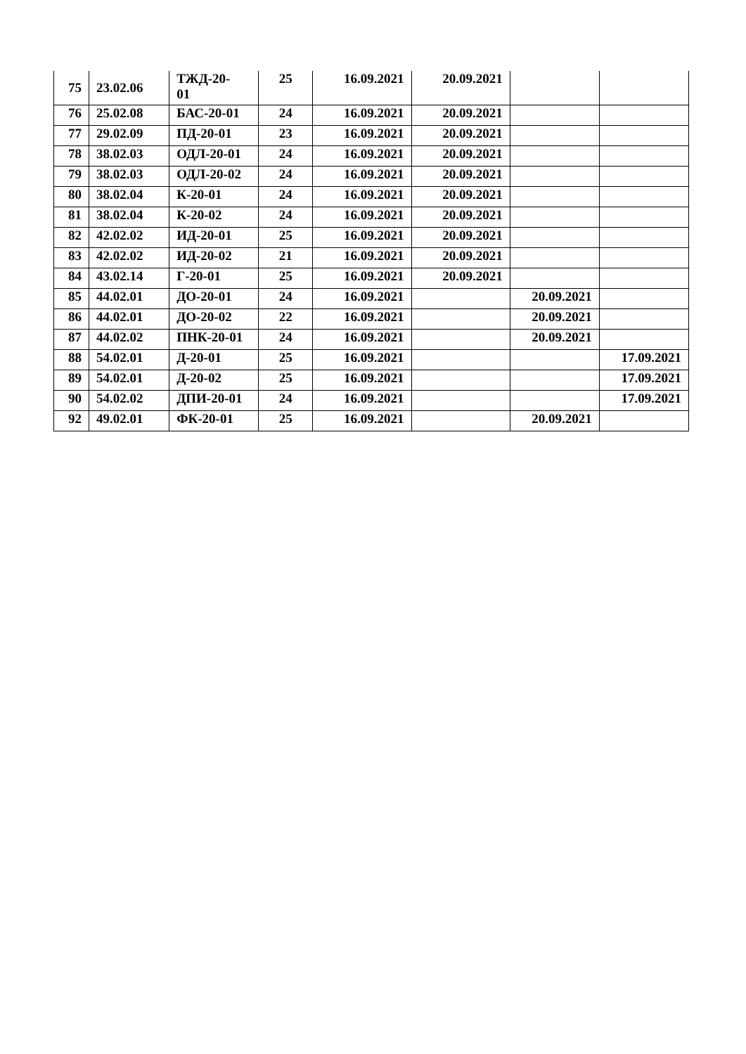| 75 | 23.02.06 | ТЖД-20- 01 | 25 | 16.09.2021 | 20.09.2021 | | |
| 76 | 25.02.08 | БАС-20-01 | 24 | 16.09.2021 | 20.09.2021 | | |
| 77 | 29.02.09 | ПД-20-01 | 23 | 16.09.2021 | 20.09.2021 | | |
| 78 | 38.02.03 | ОДЛ-20-01 | 24 | 16.09.2021 | 20.09.2021 | | |
| 79 | 38.02.03 | ОДЛ-20-02 | 24 | 16.09.2021 | 20.09.2021 | | |
| 80 | 38.02.04 | К-20-01 | 24 | 16.09.2021 | 20.09.2021 | | |
| 81 | 38.02.04 | К-20-02 | 24 | 16.09.2021 | 20.09.2021 | | |
| 82 | 42.02.02 | ИД-20-01 | 25 | 16.09.2021 | 20.09.2021 | | |
| 83 | 42.02.02 | ИД-20-02 | 21 | 16.09.2021 | 20.09.2021 | | |
| 84 | 43.02.14 | Г-20-01 | 25 | 16.09.2021 | 20.09.2021 | | |
| 85 | 44.02.01 | ДО-20-01 | 24 | 16.09.2021 | | 20.09.2021 | |
| 86 | 44.02.01 | ДО-20-02 | 22 | 16.09.2021 | | 20.09.2021 | |
| 87 | 44.02.02 | ПНК-20-01 | 24 | 16.09.2021 | | 20.09.2021 | |
| 88 | 54.02.01 | Д-20-01 | 25 | 16.09.2021 | | | 17.09.2021 |
| 89 | 54.02.01 | Д-20-02 | 25 | 16.09.2021 | | | 17.09.2021 |
| 90 | 54.02.02 | ДПИ-20-01 | 24 | 16.09.2021 | | | 17.09.2021 |
| 92 | 49.02.01 | ФК-20-01 | 25 | 16.09.2021 | | 20.09.2021 | |